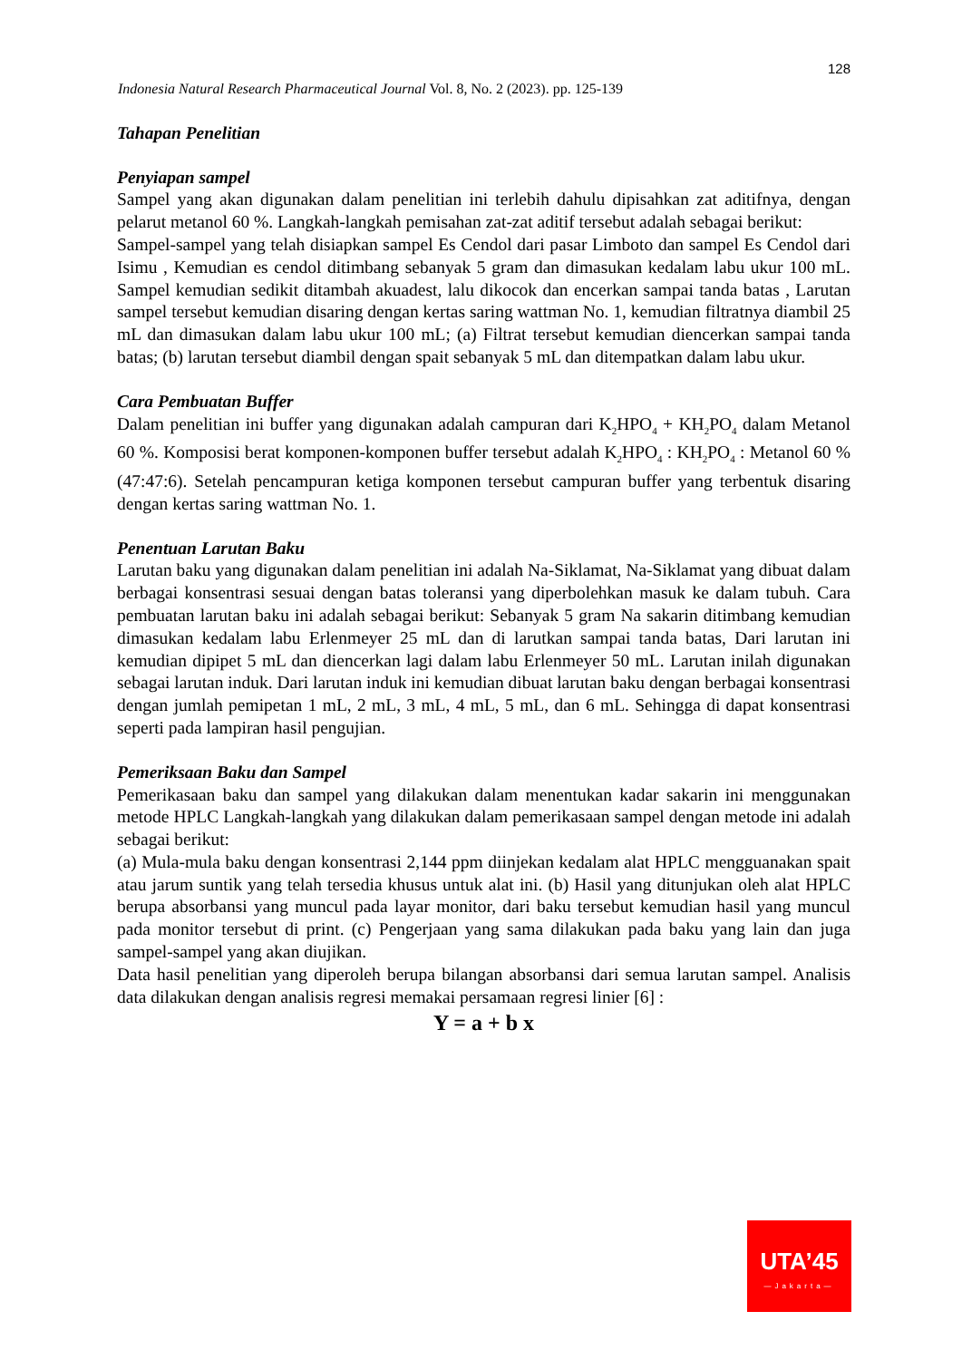128
Indonesia Natural Research Pharmaceutical Journal Vol. 8, No. 2 (2023). pp. 125-139
Tahapan Penelitian
Penyiapan sampel
Sampel yang akan digunakan dalam penelitian ini terlebih dahulu dipisahkan zat aditifnya, dengan pelarut metanol 60 %. Langkah-langkah pemisahan zat-zat aditif tersebut adalah sebagai berikut:
Sampel-sampel yang telah disiapkan sampel Es Cendol dari pasar Limboto dan sampel Es Cendol dari Isimu , Kemudian es cendol ditimbang sebanyak 5 gram dan dimasukan kedalam labu ukur 100 mL. Sampel kemudian sedikit ditambah akuadest, lalu dikocok dan encerkan sampai tanda batas , Larutan sampel tersebut kemudian disaring dengan kertas saring wattman No. 1, kemudian filtratnya diambil 25 mL dan dimasukan dalam labu ukur 100 mL; (a) Filtrat tersebut kemudian diencerkan sampai tanda batas; (b) larutan tersebut diambil dengan spait sebanyak 5 mL dan ditempatkan dalam labu ukur.
Cara Pembuatan Buffer
Dalam penelitian ini buffer yang digunakan adalah campuran dari K<sub>2</sub>HPO<sub>4</sub> + KH<sub>2</sub>PO<sub>4</sub> dalam Metanol 60 %. Komposisi berat komponen-komponen buffer tersebut adalah K<sub>2</sub>HPO<sub>4</sub> : KH<sub>2</sub>PO<sub>4</sub> : Metanol 60 % (47:47:6). Setelah pencampuran ketiga komponen tersebut campuran buffer yang terbentuk disaring dengan kertas saring wattman No. 1.
Penentuan Larutan Baku
Larutan baku yang digunakan dalam penelitian ini adalah Na-Siklamat, Na-Siklamat yang dibuat dalam berbagai konsentrasi sesuai dengan batas toleransi yang diperbolehkan masuk ke dalam tubuh. Cara pembuatan larutan baku ini adalah sebagai berikut: Sebanyak 5 gram Na sakarin ditimbang kemudian dimasukan kedalam labu Erlenmeyer 25 mL dan di larutkan sampai tanda batas, Dari larutan ini kemudian dipipet 5 mL dan diencerkan lagi dalam labu Erlenmeyer 50 mL. Larutan inilah digunakan sebagai larutan induk. Dari larutan induk ini kemudian dibuat larutan baku dengan berbagai konsentrasi dengan jumlah pemipetan 1 mL, 2 mL, 3 mL, 4 mL, 5 mL, dan 6 mL. Sehingga di dapat konsentrasi seperti pada lampiran hasil pengujian.
Pemeriksaan Baku dan Sampel
Pemerikasaan baku dan sampel yang dilakukan dalam menentukan kadar sakarin ini menggunakan metode HPLC Langkah-langkah yang dilakukan dalam pemerikasaan sampel dengan metode ini adalah sebagai berikut:
(a) Mula-mula baku dengan konsentrasi 2,144 ppm diinjekan kedalam alat HPLC mengguanakan spait atau jarum suntik yang telah tersedia khusus untuk alat ini. (b) Hasil yang ditunjukan oleh alat HPLC berupa absorbansi yang muncul pada layar monitor, dari baku tersebut kemudian hasil yang muncul pada monitor tersebut di print. (c) Pengerjaan yang sama dilakukan pada baku yang lain dan juga sampel-sampel yang akan diujikan.
Data hasil penelitian yang diperoleh berupa bilangan absorbansi dari semua larutan sampel. Analisis data dilakukan dengan analisis regresi memakai persamaan regresi linier [6] :
Y = a + b x
UTA’45
—Jakarta—